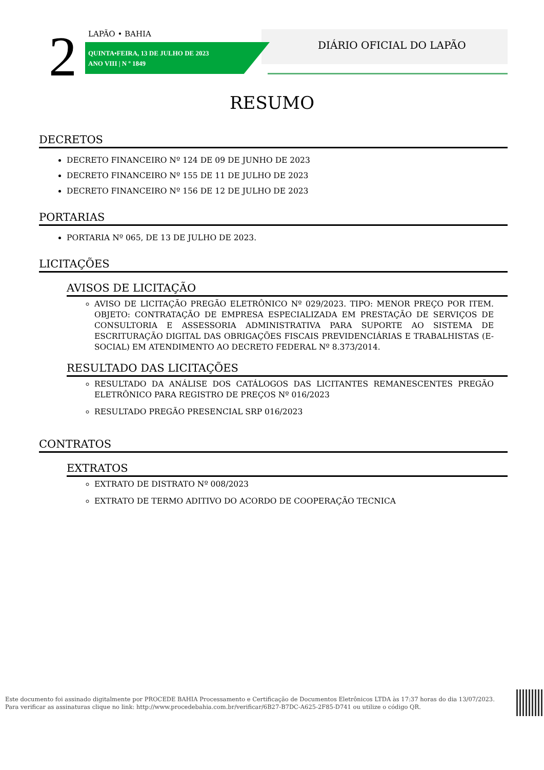2 LAPÃO • BAHIA
QUINTA•FEIRA, 13 DE JULHO DE 2023
ANO VIII | N º 1849
DIÁRIO OFICIAL DO LAPÃO
RESUMO
DECRETOS
DECRETO FINANCEIRO Nº 124 DE 09 DE JUNHO DE 2023
DECRETO FINANCEIRO Nº 155 DE 11 DE JULHO DE 2023
DECRETO FINANCEIRO Nº 156 DE 12 DE JULHO DE 2023
PORTARIAS
PORTARIA Nº 065, DE 13 DE JULHO DE 2023.
LICITAÇÕES
AVISOS DE LICITAÇÃO
AVISO DE LICITAÇÃO PREGÃO ELETRÔNICO Nº 029/2023. TIPO: MENOR PREÇO POR ITEM. OBJETO: CONTRATAÇÃO DE EMPRESA ESPECIALIZADA EM PRESTAÇÃO DE SERVIÇOS DE CONSULTORIA E ASSESSORIA ADMINISTRATIVA PARA SUPORTE AO SISTEMA DE ESCRITURAÇÃO DIGITAL DAS OBRIGAÇÕES FISCAIS PREVIDENCIÁRIAS E TRABALHISTAS (E-SOCIAL) EM ATENDIMENTO AO DECRETO FEDERAL Nº 8.373/2014.
RESULTADO DAS LICITAÇÕES
RESULTADO DA ANÁLISE DOS CATÁLOGOS DAS LICITANTES REMANESCENTES PREGÃO ELETRÔNICO PARA REGISTRO DE PREÇOS Nº 016/2023
RESULTADO PREGÃO PRESENCIAL SRP 016/2023
CONTRATOS
EXTRATOS
EXTRATO DE DISTRATO Nº 008/2023
EXTRATO DE TERMO ADITIVO DO ACORDO DE COOPERAÇÃO TECNICA
Este documento foi assinado digitalmente por PROCEDE BAHIA Processamento e Certificação de Documentos Eletrônicos LTDA às 17:37 horas do dia 13/07/2023.
Para verificar as assinaturas clique no link: http://www.procedebahia.com.br/verificar/6B27-B7DC-A625-2F85-D741 ou utilize o código QR.